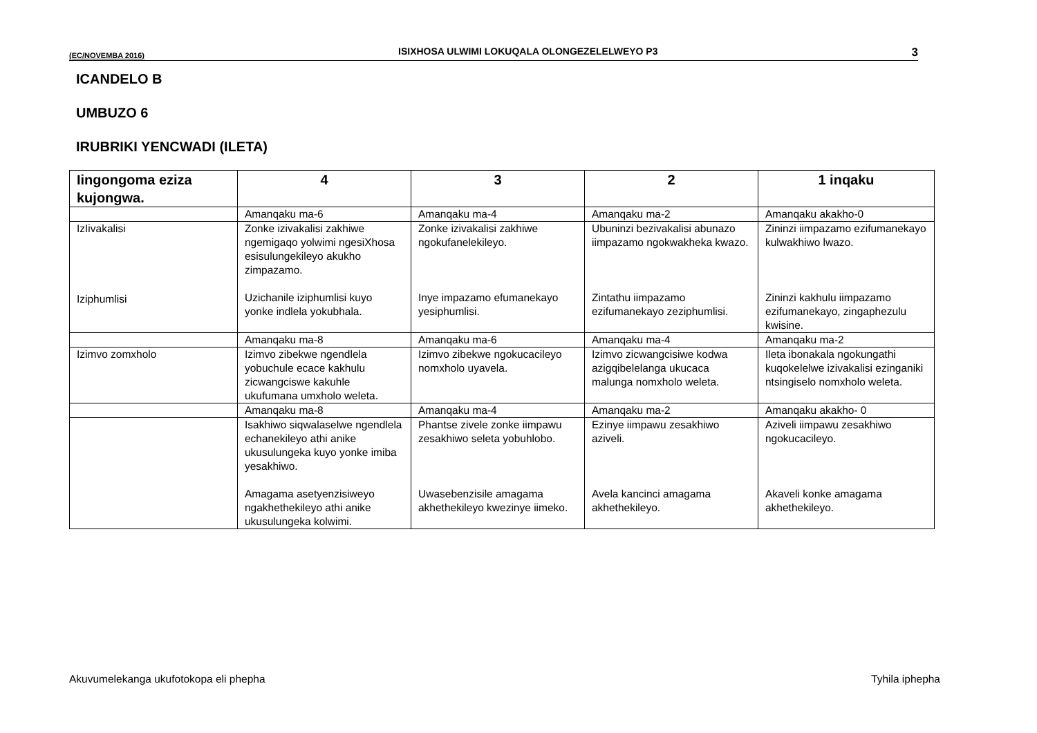(EC/NOVEMBA 2016) ISIXHOSA ULWIMI LOKUQALA OLONGEZELELWEYO P3 3
ICANDELO B
UMBUZO 6
IRUBRIKI YENCWADI (ILETA)
| Iingongoma eziza kujongwa. | 4 | 3 | 2 | 1 inqaku |
| --- | --- | --- | --- | --- |
| | Amanqaku ma-6 | Amanqaku ma-4 | Amanqaku ma-2 | Amanqaku akakho-0 |
| IzIivakalisi Iziphumlisi | Zonke izivakalisi zakhiwe ngemigaqo yolwimi ngesiXhosa esisulungekileyo akukho zimpazamo. Uzichanile iziphumlisi kuyo yonke indlela yokubhala. | Zonke izivakalisi zakhiwe ngokufanelekileyo. Inye impazamo efumanekayo yesiphumlisi. | Ubuninzi bezivakalisi abunazo iimpazamo ngokwakheka kwazo. Zintathu iimpazamo ezifumanekayo zeziphumlisi. | Zininzi iimpazamo ezifumanekayo kulwakhiwo lwazo. Zininzi kakhulu iimpazamo ezifumanekayo, zingaphezulu kwisine. |
| | Amanqaku ma-8 | Amanqaku ma-6 | Amanqaku ma-4 | Amanqaku ma-2 |
| Izimvo zomxholo | Izimvo zibekwe ngendlela yobuchule ecace kakhulu zicwangciswe kakuhle ukufumana umxholo weleta. | Izimvo zibekwe ngokucacileyo nomxholo uyavela. | Izimvo zicwangcisiwe kodwa azigqibelelanga ukucaca malunga nomxholo weleta. | Ileta ibonakala ngokungathi kuqokelelwe izivakalisi ezinganiki ntsingiselo nomxholo weleta. |
| | Amanqaku ma-8 | Amanqaku ma-4 | Amanqaku ma-2 | Amanqaku akakho- 0 |
| | Isakhiwo siqwalaselwe ngendlela echanekileyo athi anike ukusulungeka kuyo yonke imiba yesakhiwo. Amagama asetyenzisiweyo ngakhethekileyo athi anike ukusulungeka kolwimi. | Phantse zivele zonke iimpawu zesakhiwo seleta yobuhlobo. Uwasebenzisile amagama akhethekileyo kwezinye iimeko. | Ezinye iimpawu zesakhiwo aziveli. Avela kancinci amagama akhethekileyo. | Aziveli iimpawu zesakhiwo ngokucacileyo. Akaveli konke amagama akhethekileyo. |
Akuvumelekanga ukufotokopa eli phepha Tyhila iphepha